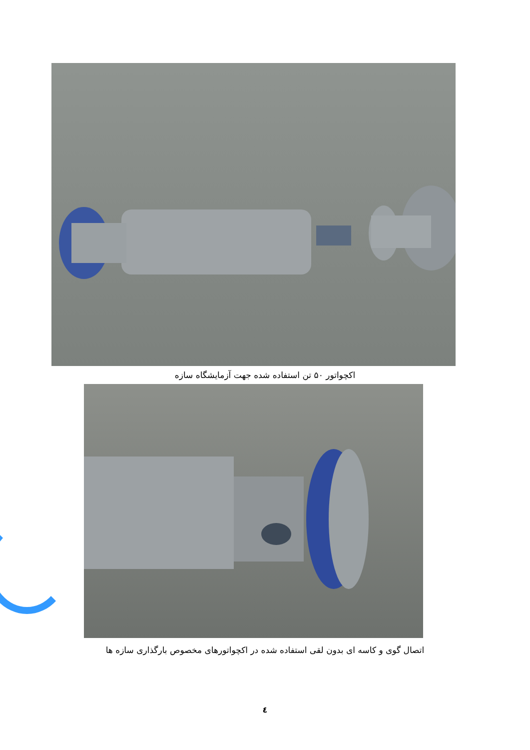اکچواتور ۵۰ تن استفاده شده جهت آزمایشگاه سازه
اتصال گوی و کاسه ای بدون لقی استفاده شده در اکچواتورهای مخصوص بارگذاری سازه ها
٤